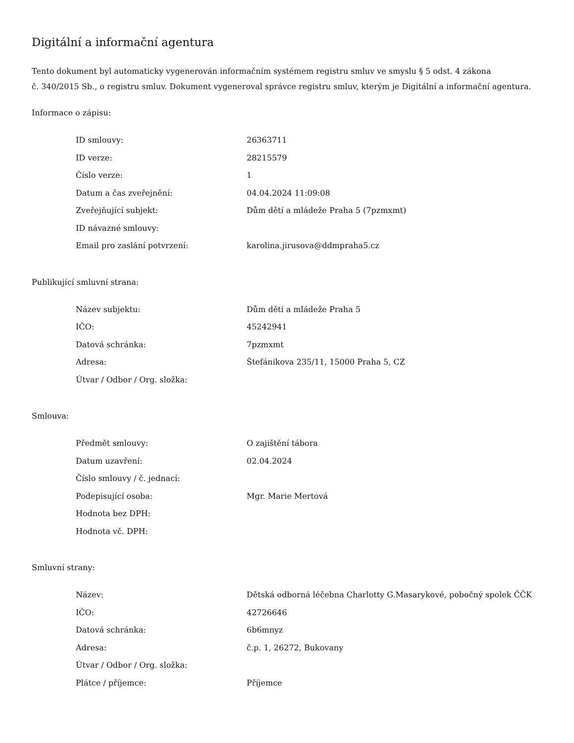Digitální a informační agentura
Tento dokument byl automaticky vygenerován informačním systémem registru smluv ve smyslu § 5 odst. 4 zákona
č. 340/2015 Sb., o registru smluv. Dokument vygeneroval správce registru smluv, kterým je Digitální a informační agentura.
Informace o zápisu:
| ID smlouvy: | 26363711 |
| ID verze: | 28215579 |
| Číslo verze: | 1 |
| Datum a čas zveřejnění: | 04.04.2024 11:09:08 |
| Zveřejňující subjekt: | Dům dětí a mládeže Praha 5 (7pzmxmt) |
| ID návazné smlouvy: | |
| Email pro zaslání potvrzení: | karolina.jirusova@ddmpraha5.cz |
Publikující smluvní strana:
| Název subjektu: | Dům dětí a mládeže Praha 5 |
| IČO: | 45242941 |
| Datová schránka: | 7pzmxmt |
| Adresa: | Štefánikova 235/11, 15000 Praha 5, CZ |
| Útvar / Odbor / Org. složka: | |
Smlouva:
| Předmět smlouvy: | O zajištění tábora |
| Datum uzavření: | 02.04.2024 |
| Číslo smlouvy / č. jednací: | |
| Podepisující osoba: | Mgr. Marie Mertová |
| Hodnota bez DPH: | |
| Hodnota vč. DPH: | |
Smluvní strany:
| Název: | Dětská odborná léčebna Charlotty G.Masarykové, pobočný spolek ČČK |
| IČO: | 42726646 |
| Datová schránka: | 6b6mnyz |
| Adresa: | č.p. 1, 26272, Bukovany |
| Útvar / Odbor / Org. složka: | |
| Plátce / příjemce: | Příjemce |